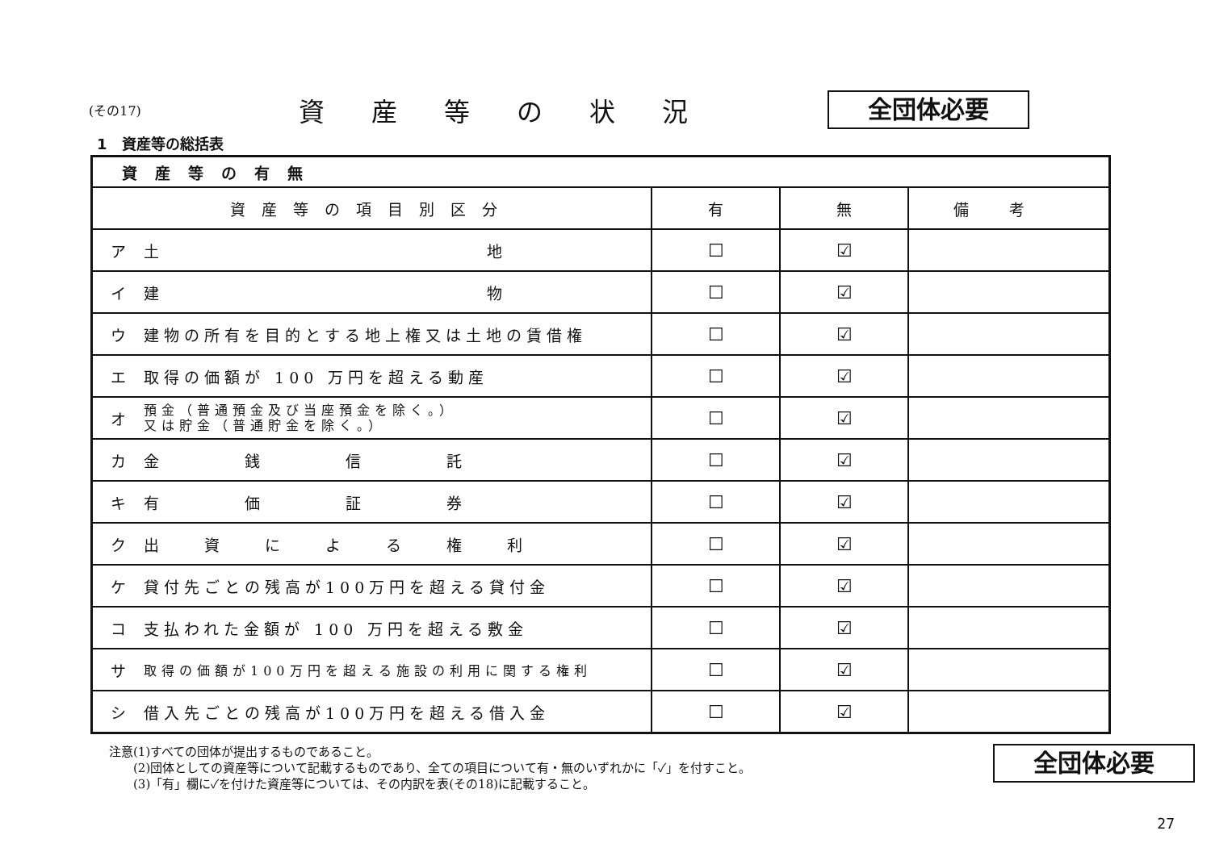(その17)
資産等の状況
全団体必要
1　資産等の総括表
| 資産等の有無 | | | | |
| --- | --- | --- | --- | --- |
| 資産等の項目別区分 | | 有 | 無 | 備考 |
| ア | 土 地 | ☐ | ☑ | |
| イ | 建 物 | ☐ | ☑ | |
| ウ | 建物の所有を目的とする地上権又は土地の賃借権 | ☐ | ☑ | |
| エ | 取得の価額が 100 万円を超える動産 | ☐ | ☑ | |
| オ | 預金（普通預金及び当座預金を除く。） 又は貯金（普通貯金を除く。） | ☐ | ☑ | |
| カ | 金 銭 信 託 | ☐ | ☑ | |
| キ | 有 価 証 券 | ☐ | ☑ | |
| ク | 出 資 に よ る 権 利 | ☐ | ☑ | |
| ケ | 貸付先ごとの残高が100万円を超える貸付金 | ☐ | ☑ | |
| コ | 支払われた金額が 100 万円を超える敷金 | ☐ | ☑ | |
| サ | 取得の価額が100万円を超える施設の利用に関する権利 | ☐ | ☑ | |
| シ | 借入先ごとの残高が100万円を超える借入金 | ☐ | ☑ | |
注意(1)すべての団体が提出するものであること。
　　(2)団体としての資産等について記載するものであり、全ての項目について有・無のいずれかに「✓」を付すこと。
　　(3)「有」欄に✓を付けた資産等については、その内訳を表(その18)に記載すること。
全団体必要
27